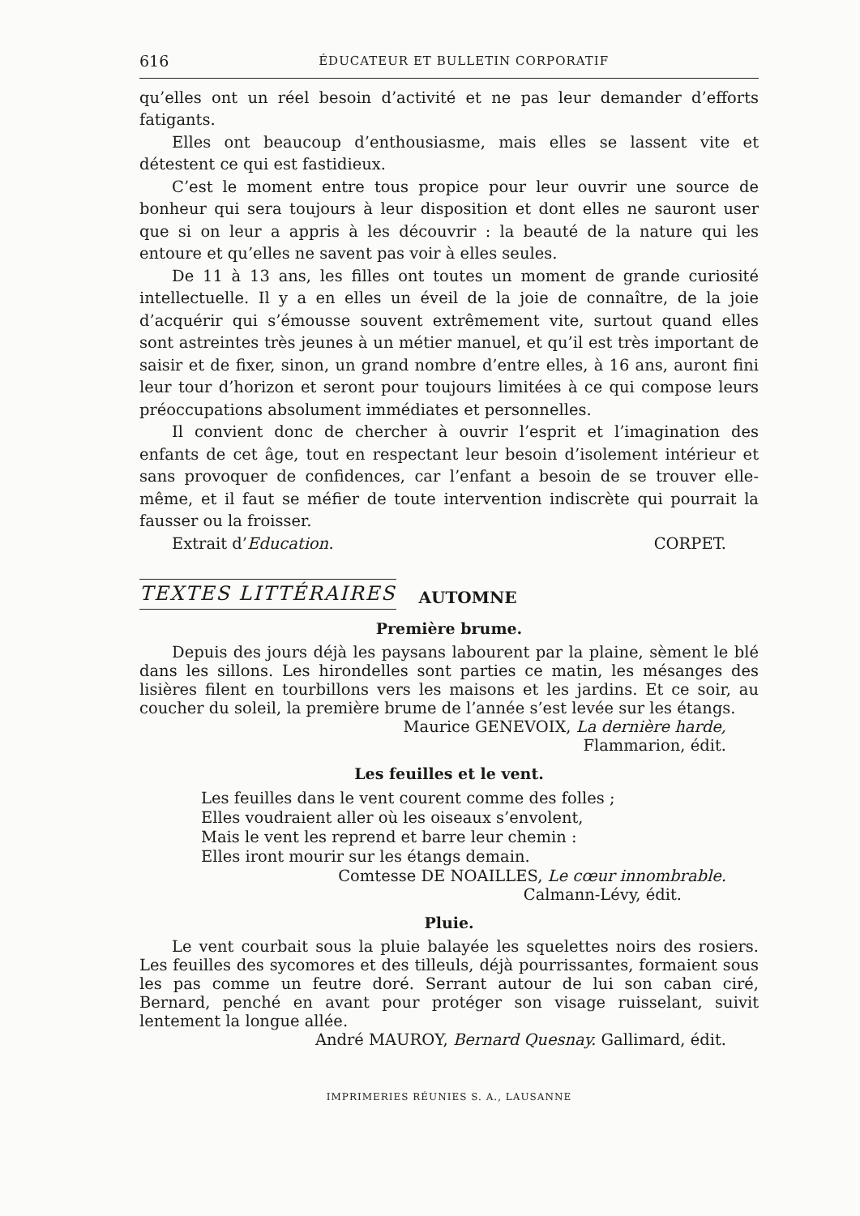616 ÉDUCATEUR ET BULLETIN CORPORATIF
qu’elles ont un réel besoin d’activité et ne pas leur demander d’efforts fatigants.
Elles ont beaucoup d’enthousiasme, mais elles se lassent vite et détestent ce qui est fastidieux.
C’est le moment entre tous propice pour leur ouvrir une source de bonheur qui sera toujours à leur disposition et dont elles ne sauront user que si on leur a appris à les découvrir : la beauté de la nature qui les entoure et qu’elles ne savent pas voir à elles seules.
De 11 à 13 ans, les filles ont toutes un moment de grande curiosité intellectuelle. Il y a en elles un éveil de la joie de connaître, de la joie d’acquérir qui s’émousse souvent extrêmement vite, surtout quand elles sont astreintes très jeunes à un métier manuel, et qu’il est très important de saisir et de fixer, sinon, un grand nombre d’entre elles, à 16 ans, auront fini leur tour d’horizon et seront pour toujours limitées à ce qui compose leurs préoccupations absolument immédiates et personnelles.
Il convient donc de chercher à ouvrir l’esprit et l’imagination des enfants de cet âge, tout en respectant leur besoin d’isolement intérieur et sans provoquer de confidences, car l’enfant a besoin de se trouver elle-même, et il faut se méfier de toute intervention indiscrète qui pourrait la fausser ou la froisser.
Extrait d’Education. CORPET.
TEXTES LITTÉRAIRES AUTOMNE
Première brume.
Depuis des jours déjà les paysans labourent par la plaine, sèment le blé dans les sillons. Les hirondelles sont parties ce matin, les mésanges des lisières filent en tourbillons vers les maisons et les jardins. Et ce soir, au coucher du soleil, la première brume de l’année s’est levée sur les étangs.
Maurice GENEVOIX, La dernière harde,
Flammarion, édit.
Les feuilles et le vent.
Les feuilles dans le vent courent comme des folles ;
Elles voudraient aller où les oiseaux s’envolent,
Mais le vent les reprend et barre leur chemin :
Elles iront mourir sur les étangs demain.
Comtesse DE NOAILLES, Le cœur innombrable.
Calmann-Lévy, édit.
Pluie.
Le vent courbait sous la pluie balayée les squelettes noirs des rosiers. Les feuilles des sycomores et des tilleuls, déjà pourrissantes, formaient sous les pas comme un feutre doré. Serrant autour de lui son caban ciré, Bernard, penché en avant pour protéger son visage ruisselant, suivit lentement la longue allée.
André MAUROY, Bernard Quesnay. Gallimard, édit.
IMPRIMERIES RÉUNIES S. A., LAUSANNE